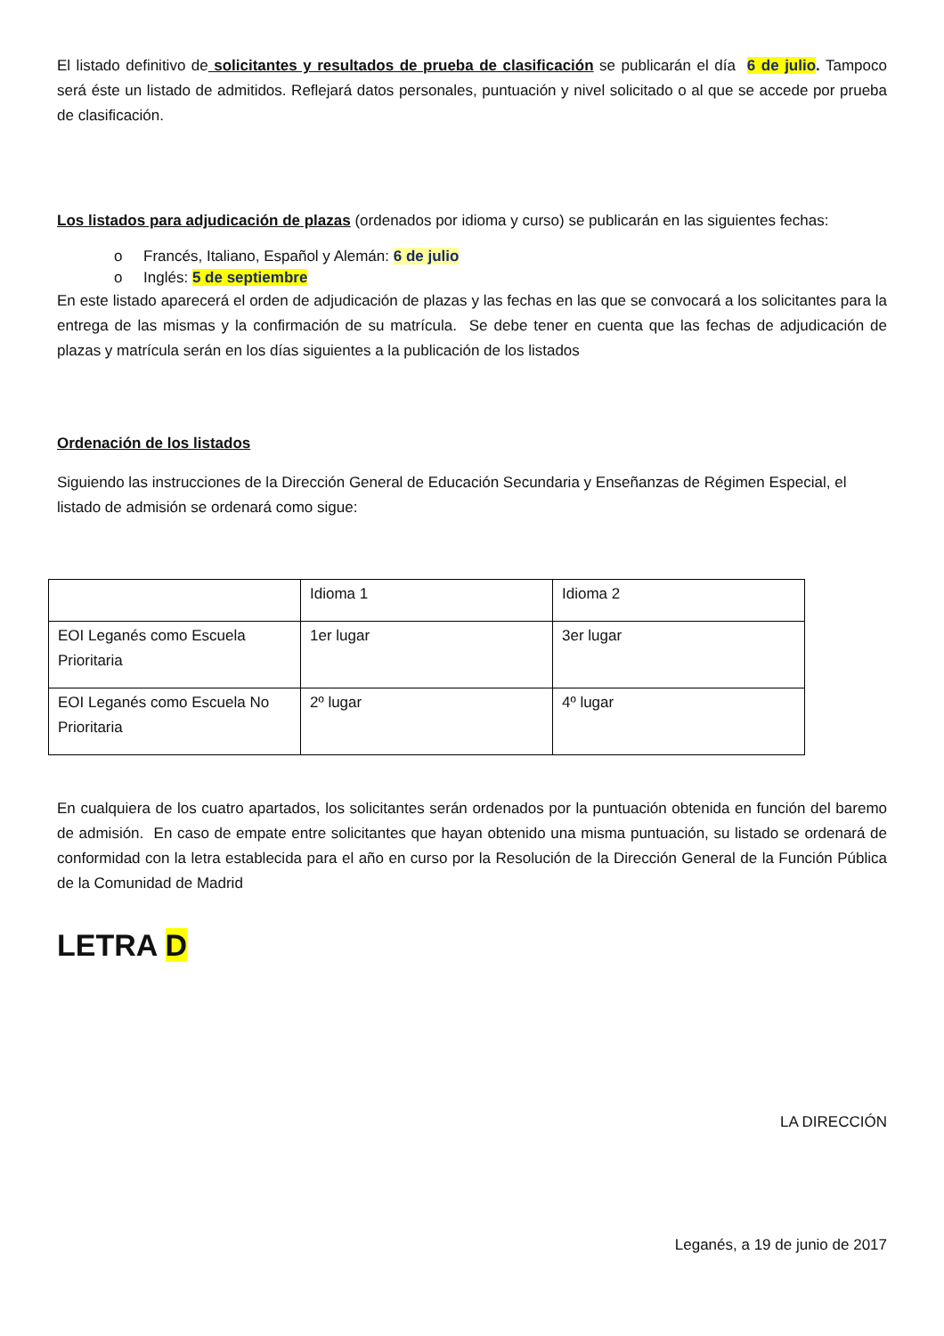El listado definitivo de solicitantes y resultados de prueba de clasificación se publicarán el día 6 de julio. Tampoco será éste un listado de admitidos. Reflejará datos personales, puntuación y nivel solicitado o al que se accede por prueba de clasificación.
Los listados para adjudicación de plazas (ordenados por idioma y curso) se publicarán en las siguientes fechas:
o Francés, Italiano, Español y Alemán: 6 de julio
o Inglés: 5 de septiembre
En este listado aparecerá el orden de adjudicación de plazas y las fechas en las que se convocará a los solicitantes para la entrega de las mismas y la confirmación de su matrícula. Se debe tener en cuenta que las fechas de adjudicación de plazas y matrícula serán en los días siguientes a la publicación de los listados
Ordenación de los listados
Siguiendo las instrucciones de la Dirección General de Educación Secundaria y Enseñanzas de Régimen Especial, el listado de admisión se ordenará como sigue:
| | Idioma 1 | Idioma 2 |
| EOI Leganés como Escuela Prioritaria | 1er lugar | 3er lugar |
| EOI Leganés como Escuela No Prioritaria | 2º lugar | 4º lugar |
En cualquiera de los cuatro apartados, los solicitantes serán ordenados por la puntuación obtenida en función del baremo de admisión. En caso de empate entre solicitantes que hayan obtenido una misma puntuación, su listado se ordenará de conformidad con la letra establecida para el año en curso por la Resolución de la Dirección General de la Función Pública de la Comunidad de Madrid
LETRA D
LA DIRECCIÓN
Leganés, a 19 de junio de 2017